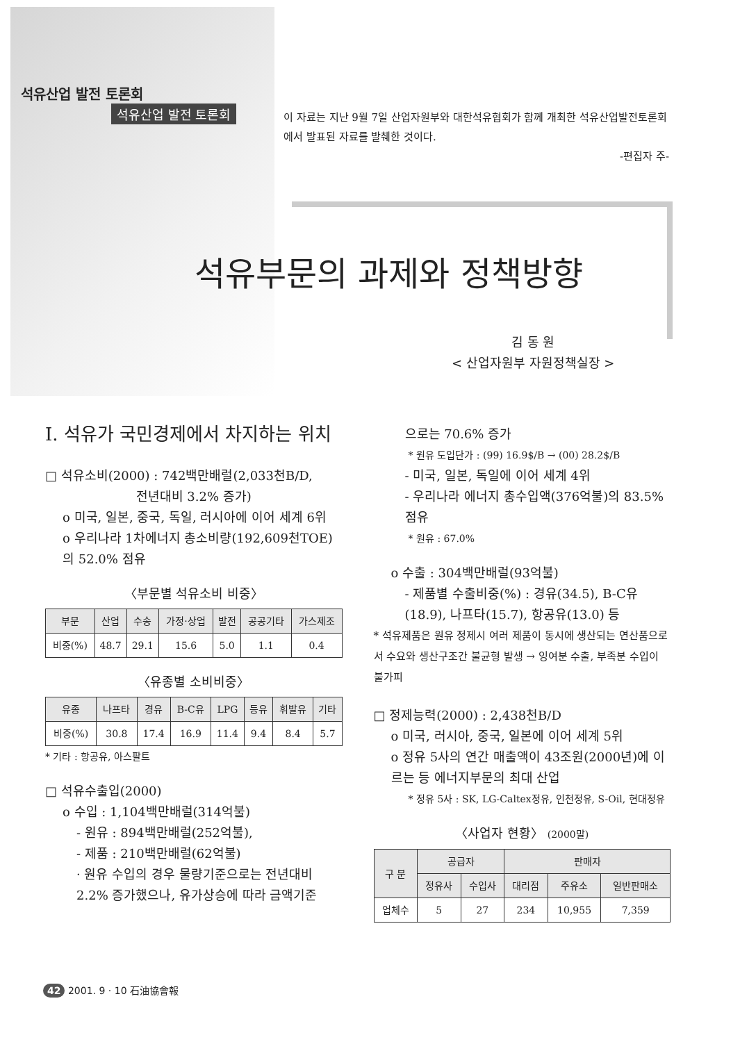석유산업 발전 토론회
석유산업 발전 토론회
이 자료는 지난 9월 7일 산업자원부와 대한석유협회가 함께 개최한 석유산업발전토론회 에서 발표된 자료를 발췌한 것이다.
-편집자 주-
석유부문의 과제와 정책방향
김 동 원
< 산업자원부 자원정책실장 >
Ⅰ. 석유가 국민경제에서 차지하는 위치
□ 석유소비(2000) : 742백만배럴(2,033천B/D,
전년대비 3.2% 증가)
o 미국, 일본, 중국, 독일, 러시아에 이어 세계 6위
o 우리나라 1차에너지 총소비량(192,609천TOE)의 52.0% 점유
〈부문별 석유소비 비중〉
| 부문 | 산업 | 수송 | 가정·상업 | 발전 | 공공기타 | 가스제조 |
| --- | --- | --- | --- | --- | --- | --- |
| 비중(%) | 48.7 | 29.1 | 15.6 | 5.0 | 1.1 | 0.4 |
〈유종별 소비비중〉
| 유종 | 나프타 | 경유 | B-C유 | LPG | 등유 | 휘발유 | 기타 |
| --- | --- | --- | --- | --- | --- | --- | --- |
| 비중(%) | 30.8 | 17.4 | 16.9 | 11.4 | 9.4 | 8.4 | 5.7 |
* 기타 : 항공유, 아스팔트
□ 석유수출입(2000)
o 수입 : 1,104백만배럴(314억불)
- 원유 : 894백만배럴(252억불),
- 제품 : 210백만배럴(62억불)
· 원유 수입의 경우 물량기준으로는 전년대비 2.2% 증가했으나, 유가상승에 따라 금액기준
으로는 70.6% 증가
* 원유 도입단가 : (99) 16.9$/B → (00) 28.2$/B
- 미국, 일본, 독일에 이어 세계 4위
- 우리나라 에너지 총수입액(376억불)의 83.5% 점유
* 원유 : 67.0%
o 수출 : 304백만배럴(93억불)
- 제품별 수출비중(%) : 경유(34.5), B-C유(18.9), 나프타(15.7), 항공유(13.0) 등
* 석유제품은 원유 정제시 여러 제품이 동시에 생산되는 연산품으로서 수요와 생산구조간 불균형 발생 → 잉여분 수출, 부족분 수입이 불가피
□ 정제능력(2000) : 2,438천B/D
o 미국, 러시아, 중국, 일본에 이어 세계 5위
o 정유 5사의 연간 매출액이 43조원(2000년)에 이르는 등 에너지부문의 최대 산업
* 정유 5사 : SK, LG-Caltex정유, 인천정유, S-Oil, 현대정유
〈사업자 현황〉 (2000말)
| 구 분 | 공급자 | | 판매자 | | |
| --- | --- | --- | --- | --- | --- |
| | 정유사 | 수입사 | 대리점 | 주유소 | 일반판매소 |
| 업체수 | 5 | 27 | 234 | 10,955 | 7,359 |
42 2001. 9 · 10 石油協會報